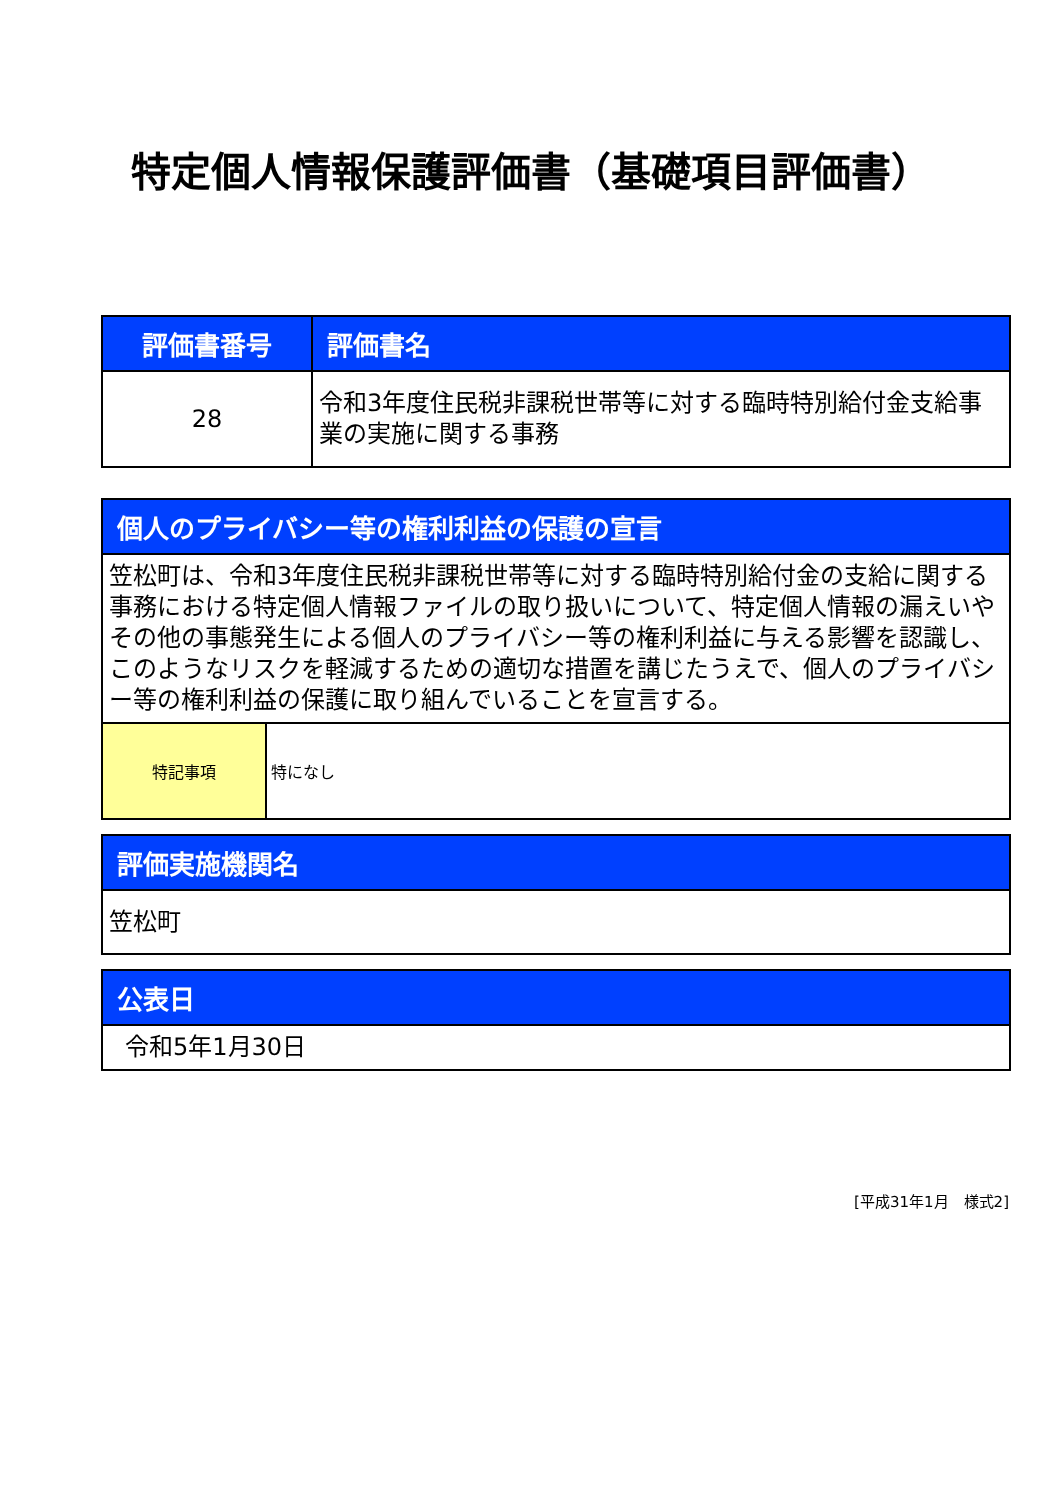特定個人情報保護評価書（基礎項目評価書）
| 評価書番号 | 評価書名 |
| --- | --- |
| 28 | 令和3年度住民税非課税世帯等に対する臨時特別給付金支給事業の実施に関する事務 |
| 個人のプライバシー等の権利利益の保護の宣言 | |
| --- | --- |
| 笠松町は、令和3年度住民税非課税世帯等に対する臨時特別給付金の支給に関する事務における特定個人情報ファイルの取り扱いについて、特定個人情報の漏えいやその他の事態発生による個人のプライバシー等の権利利益に与える影響を認識し、このようなリスクを軽減するための適切な措置を講じたうえで、個人のプライバシー等の権利利益の保護に取り組んでいることを宣言する。 | |
| 特記事項 | 特になし |
| 評価実施機関名 |
| --- |
| 笠松町 |
| 公表日 |
| --- |
| 令和5年1月30日 |
[平成31年1月　様式2]